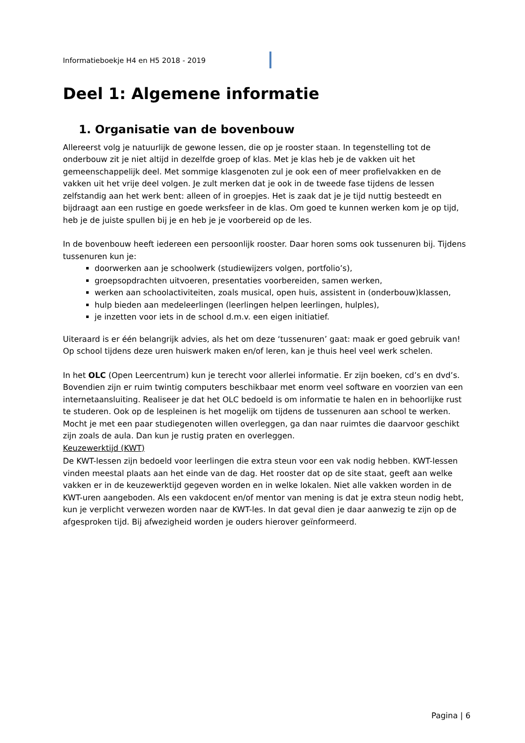Informatieboekje H4 en H5 2018 - 2019
Deel 1: Algemene informatie
1. Organisatie van de bovenbouw
Allereerst volg je natuurlijk de gewone lessen, die op je rooster staan. In tegenstelling tot de onderbouw zit je niet altijd in dezelfde groep of klas. Met je klas heb je de vakken uit het gemeenschappelijk deel. Met sommige klasgenoten zul je ook een of meer profielvakken en de vakken uit het vrije deel volgen. Je zult merken dat je ook in de tweede fase tijdens de lessen zelfstandig aan het werk bent: alleen of in groepjes. Het is zaak dat je je tijd nuttig besteedt en bijdraagt aan een rustige en goede werksfeer in de klas. Om goed te kunnen werken kom je op tijd, heb je de juiste spullen bij je en heb je je voorbereid op de les.
In de bovenbouw heeft iedereen een persoonlijk rooster. Daar horen soms ook tussenuren bij. Tijdens tussenuren kun je:
doorwerken aan je schoolwerk (studiewijzers volgen, portfolio’s),
groepsopdrachten uitvoeren, presentaties voorbereiden, samen werken,
werken aan schoolactiviteiten, zoals musical, open huis, assistent in (onderbouw)klassen,
hulp bieden aan medeleerlingen (leerlingen helpen leerlingen, hulples),
je inzetten voor iets in de school d.m.v. een eigen initiatief.
Uiteraard is er één belangrijk advies, als het om deze ‘tussenuren’ gaat: maak er goed gebruik van! Op school tijdens deze uren huiswerk maken en/of leren, kan je thuis heel veel werk schelen.
In het OLC (Open Leercentrum) kun je terecht voor allerlei informatie. Er zijn boeken, cd’s en dvd’s. Bovendien zijn er ruim twintig computers beschikbaar met enorm veel software en voorzien van een internetaansluiting. Realiseer je dat het OLC bedoeld is om informatie te halen en in behoorlijke rust te studeren. Ook op de lespleinen is het mogelijk om tijdens de tussenuren aan school te werken.
Mocht je met een paar studiegenoten willen overleggen, ga dan naar ruimtes die daarvoor geschikt zijn zoals de aula. Dan kun je rustig praten en overleggen.
Keuzewerktijd (KWT)
De KWT-lessen zijn bedoeld voor leerlingen die extra steun voor een vak nodig hebben. KWT-lessen vinden meestal plaats aan het einde van de dag. Het rooster dat op de site staat, geeft aan welke vakken er in de keuzewerktijd gegeven worden en in welke lokalen. Niet alle vakken worden in de KWT-uren aangeboden. Als een vakdocent en/of mentor van mening is dat je extra steun nodig hebt, kun je verplicht verwezen worden naar de KWT-les. In dat geval dien je daar aanwezig te zijn op de afgesproken tijd. Bij afwezigheid worden je ouders hierover geïnformeerd.
Pagina | 6